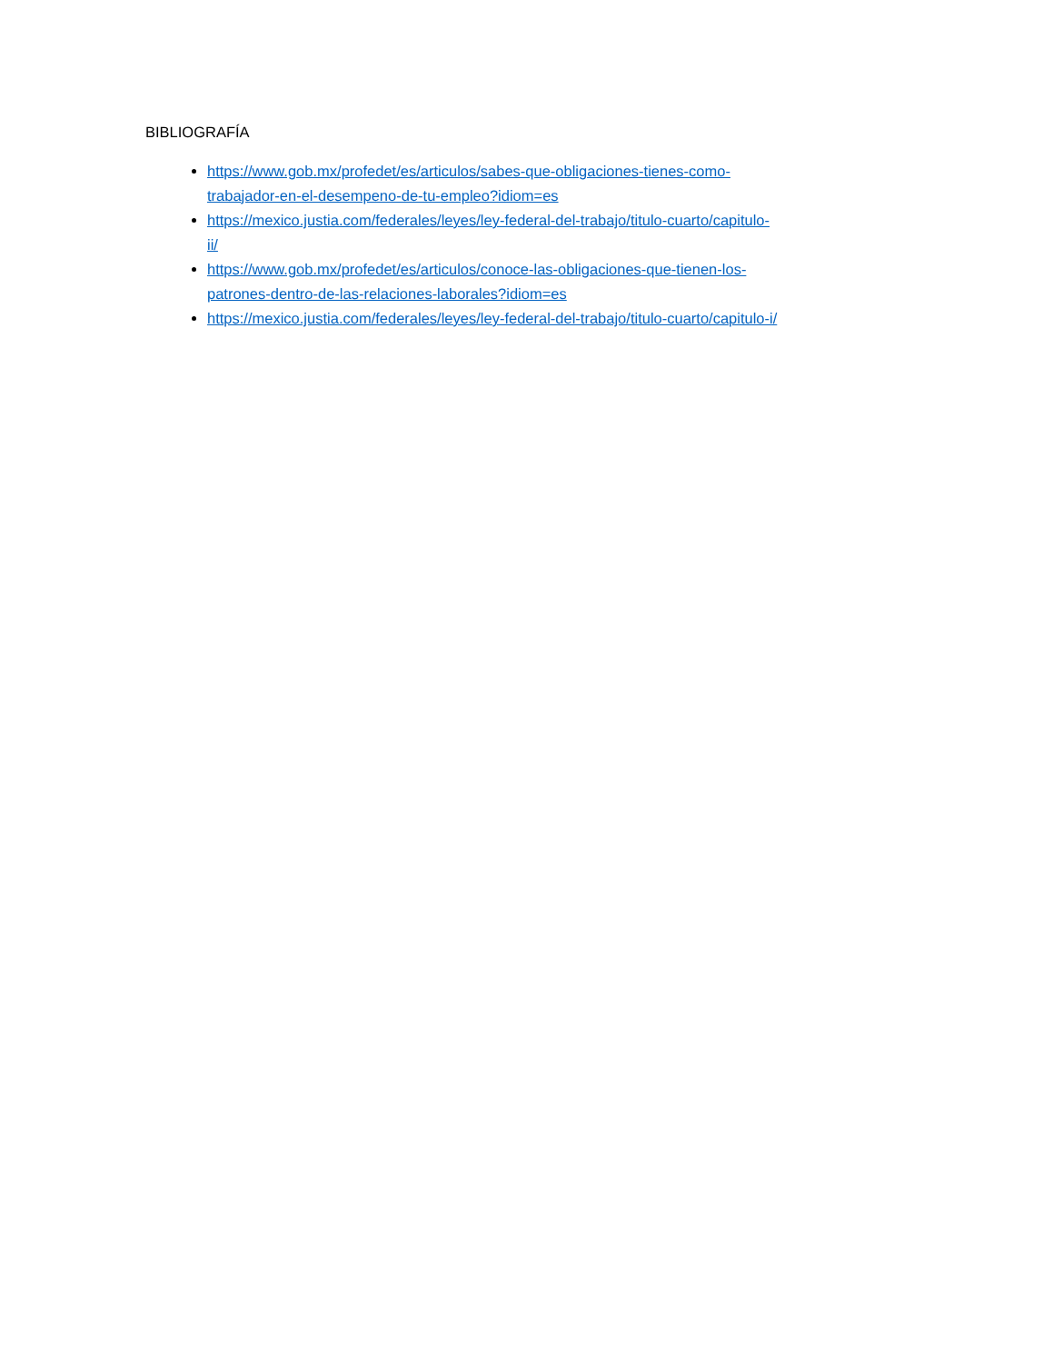BIBLIOGRAFÍA
https://www.gob.mx/profedet/es/articulos/sabes-que-obligaciones-tienes-como-
trabajador-en-el-desempeno-de-tu-empleo?idiom=es
https://mexico.justia.com/federales/leyes/ley-federal-del-trabajo/titulo-cuarto/capitulo-
ii/
https://www.gob.mx/profedet/es/articulos/conoce-las-obligaciones-que-tienen-los-
patrones-dentro-de-las-relaciones-laborales?idiom=es
https://mexico.justia.com/federales/leyes/ley-federal-del-trabajo/titulo-cuarto/capitulo-i/